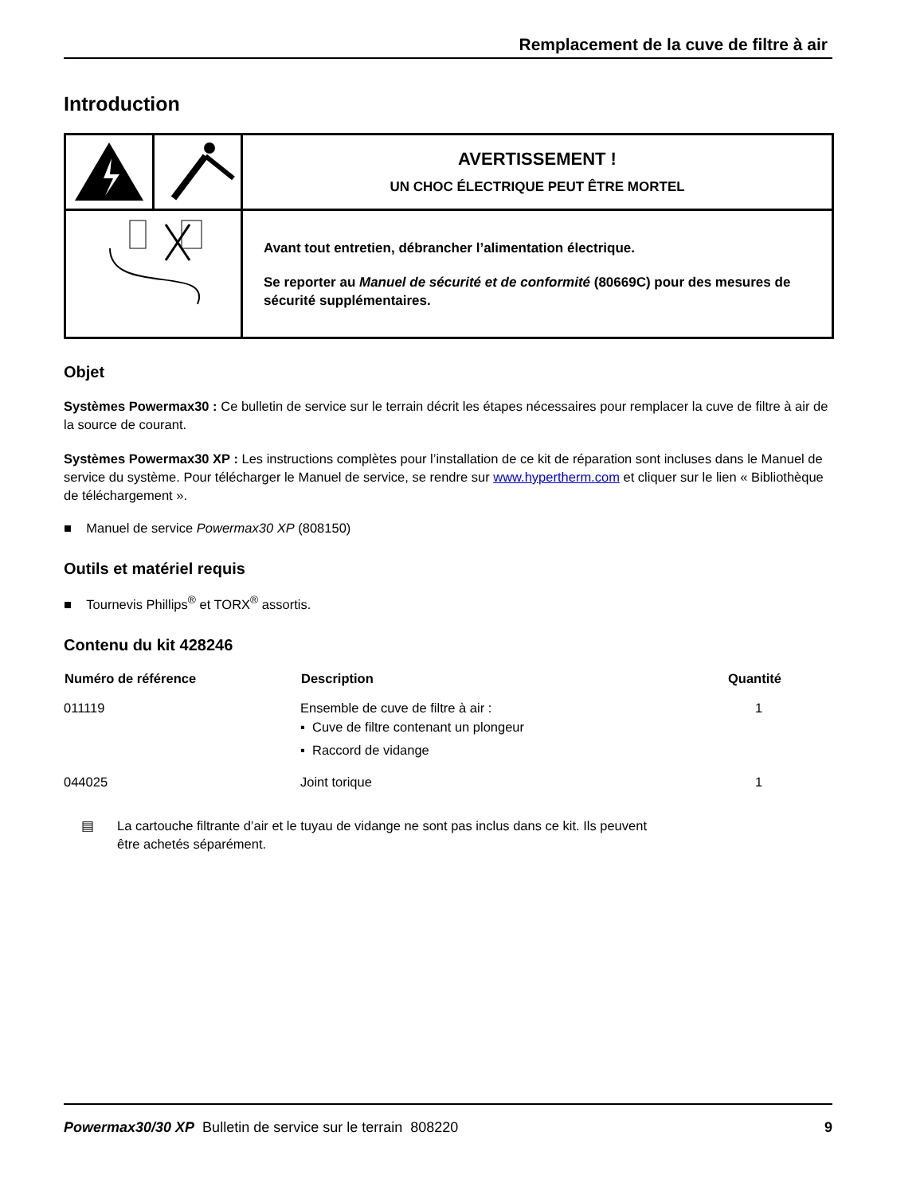Remplacement de la cuve de filtre à air
Introduction
| | | AVERTISSEMENT ! UN CHOC ÉLECTRIQUE PEUT ÊTRE MORTEL |
| | | Avant tout entretien, débrancher l’alimentation électrique. Se reporter au Manuel de sécurité et de conformité (80669C) pour des mesures de sécurité supplémentaires. |
Objet
Systèmes Powermax30 : Ce bulletin de service sur le terrain décrit les étapes nécessaires pour remplacer la cuve de filtre à air de la source de courant.
Systèmes Powermax30 XP : Les instructions complètes pour l’installation de ce kit de réparation sont incluses dans le Manuel de service du système. Pour télécharger le Manuel de service, se rendre sur www.hypertherm.com et cliquer sur le lien « Bibliothèque de téléchargement ».
■ Manuel de service Powermax30 XP (808150)
Outils et matériel requis
■ Tournevis Phillips<sup>®</sup> et TORX<sup>®</sup> assortis.
Contenu du kit 428246
| Numéro de référence | Description | Quantité |
| --- | --- | --- |
| 011119 | Ensemble de cuve de filtre à air : ▪ Cuve de filtre contenant un plongeur ▪ Raccord de vidange | 1 |
| 044025 | Joint torique | 1 |
▤ La cartouche filtrante d’air et le tuyau de vidange ne sont pas inclus dans ce kit. Ils peuvent
être achetés séparément.
Powermax30/30 XP Bulletin de service sur le terrain 808220 9